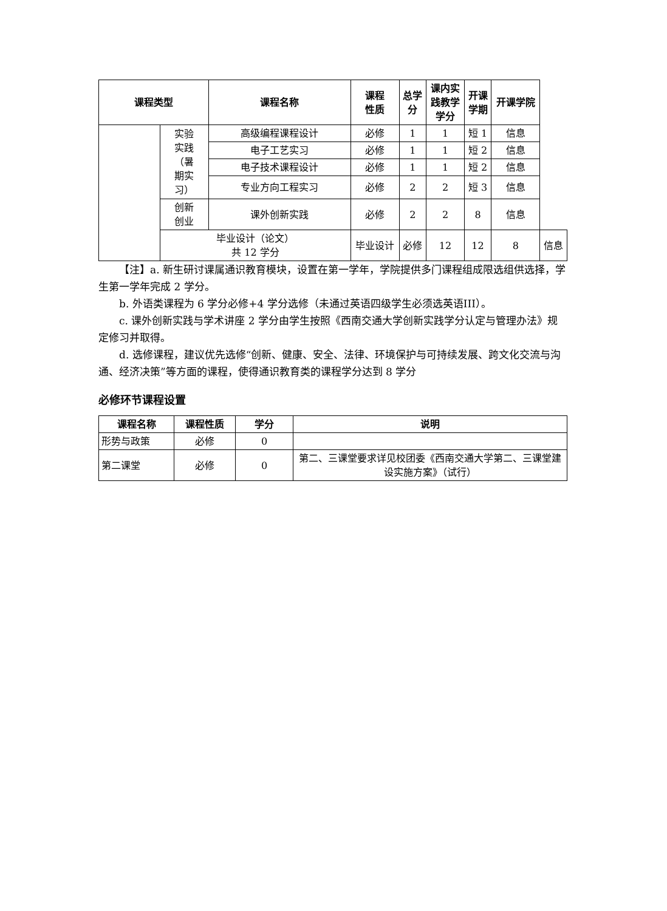| 课程类型 | | 课程名称 | 课程 性质 | 总学 分 | 课内实 践教学 学分 | 开课 学期 | 开课学院 | |
| --- | --- | --- | --- | --- | --- | --- | --- | --- |
| | 实验 实践 （暑 期实 习） | 高级编程课程设计 | 必修 | 1 | 1 | 短 1 | 信息 | |
| | | 电子工艺实习 | 必修 | 1 | 1 | 短 2 | 信息 | |
| | | 电子技术课程设计 | 必修 | 1 | 1 | 短 2 | 信息 | |
| | | 专业方向工程实习 | 必修 | 2 | 2 | 短 3 | 信息 | |
| | 创新 创业 | 课外创新实践 | 必修 | 2 | 2 | 8 | 信息 | |
| | 毕业设计（论文） 共 12 学分 | | 毕业设计 | 必修 | 12 | 12 | 8 | 信息 |
【注】a. 新生研讨课属通识教育模块，设置在第一学年，学院提供多门课程组成限选组供选择，学生第一学年完成 2 学分。
b. 外语类课程为 6 学分必修+4 学分选修（未通过英语四级学生必须选英语III）。
c. 课外创新实践与学术讲座 2 学分由学生按照《西南交通大学创新实践学分认定与管理办法》规定修习并取得。
d. 选修课程，建议优先选修“创新、健康、安全、法律、环境保护与可持续发展、跨文化交流与沟通、经济决策”等方面的课程，使得通识教育类的课程学分达到 8 学分
必修环节课程设置
| 课程名称 | 课程性质 | 学分 | 说明 |
| --- | --- | --- | --- |
| 形势与政策 | 必修 | 0 | |
| 第二课堂 | 必修 | 0 | 第二、三课堂要求详见校团委《西南交通大学第二、三课堂建设实施方案》（试行） |